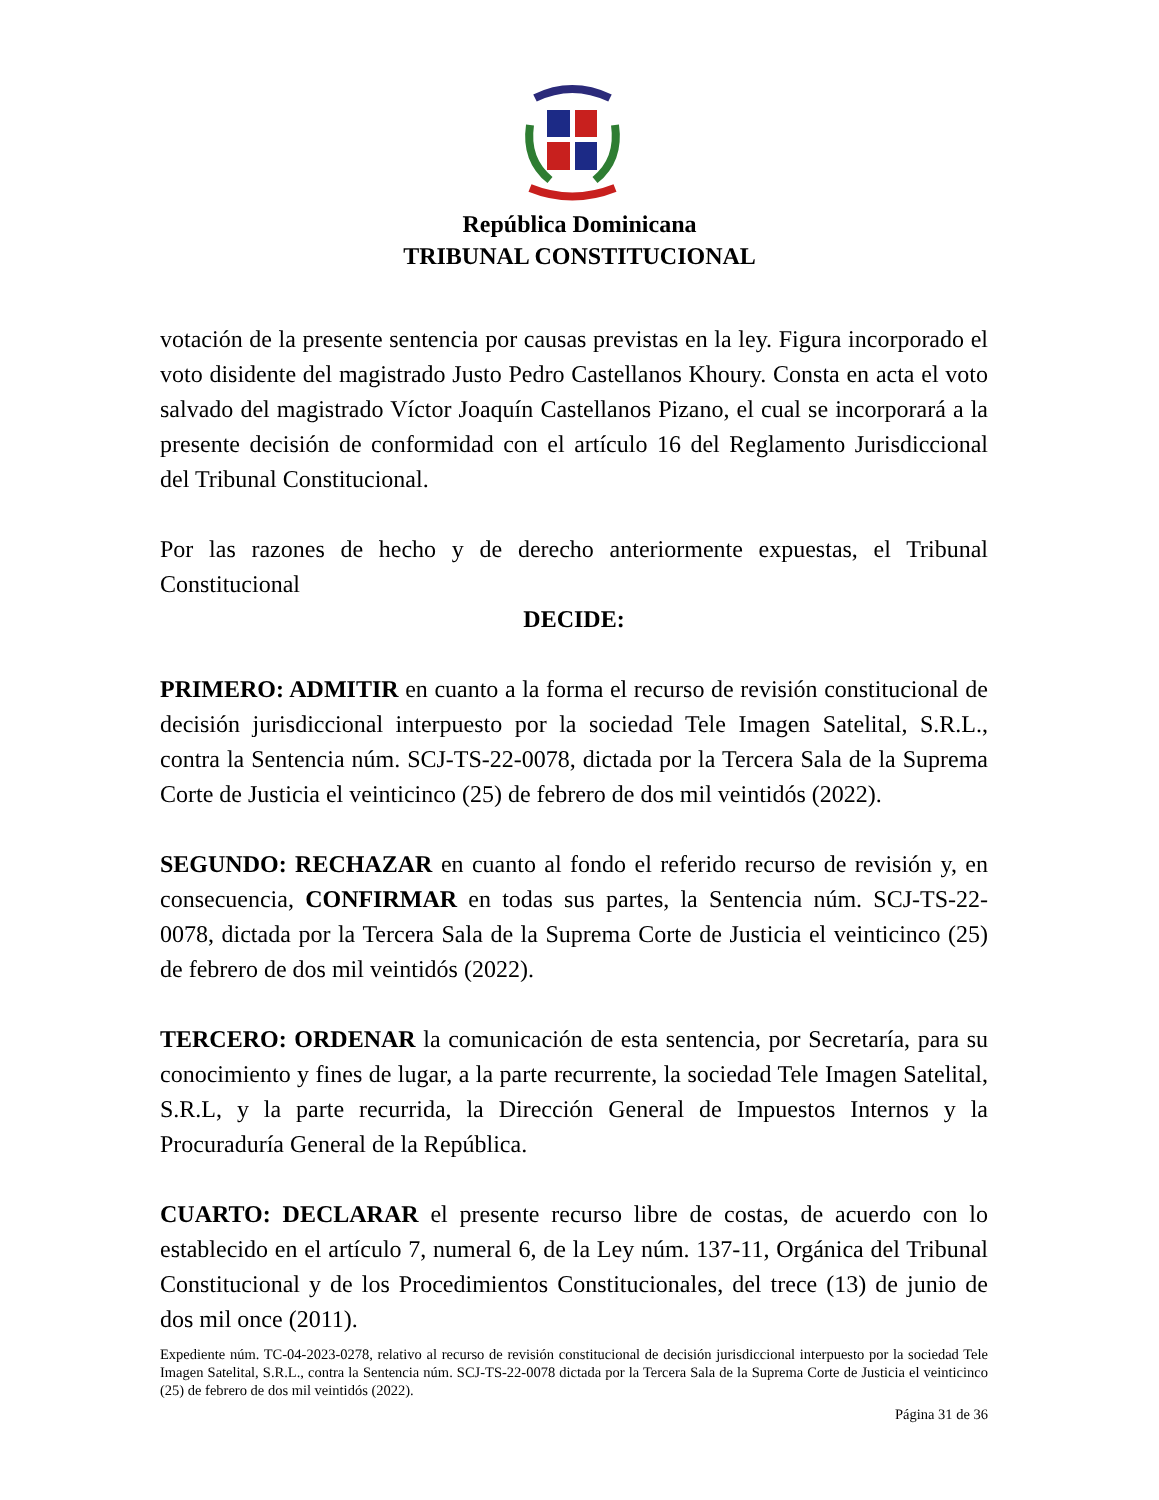República Dominicana
TRIBUNAL CONSTITUCIONAL
votación de la presente sentencia por causas previstas en la ley. Figura incorporado el voto disidente del magistrado Justo Pedro Castellanos Khoury. Consta en acta el voto salvado del magistrado Víctor Joaquín Castellanos Pizano, el cual se incorporará a la presente decisión de conformidad con el artículo 16 del Reglamento Jurisdiccional del Tribunal Constitucional.
Por las razones de hecho y de derecho anteriormente expuestas, el Tribunal Constitucional
DECIDE:
PRIMERO: ADMITIR en cuanto a la forma el recurso de revisión constitucional de decisión jurisdiccional interpuesto por la sociedad Tele Imagen Satelital, S.R.L., contra la Sentencia núm. SCJ-TS-22-0078, dictada por la Tercera Sala de la Suprema Corte de Justicia el veinticinco (25) de febrero de dos mil veintidós (2022).
SEGUNDO: RECHAZAR en cuanto al fondo el referido recurso de revisión y, en consecuencia, CONFIRMAR en todas sus partes, la Sentencia núm. SCJ-TS-22-0078, dictada por la Tercera Sala de la Suprema Corte de Justicia el veinticinco (25) de febrero de dos mil veintidós (2022).
TERCERO: ORDENAR la comunicación de esta sentencia, por Secretaría, para su conocimiento y fines de lugar, a la parte recurrente, la sociedad Tele Imagen Satelital, S.R.L, y la parte recurrida, la Dirección General de Impuestos Internos y la Procuraduría General de la República.
CUARTO: DECLARAR el presente recurso libre de costas, de acuerdo con lo establecido en el artículo 7, numeral 6, de la Ley núm. 137-11, Orgánica del Tribunal Constitucional y de los Procedimientos Constitucionales, del trece (13) de junio de dos mil once (2011).
Expediente núm. TC-04-2023-0278, relativo al recurso de revisión constitucional de decisión jurisdiccional interpuesto por la sociedad Tele Imagen Satelital, S.R.L., contra la Sentencia núm. SCJ-TS-22-0078 dictada por la Tercera Sala de la Suprema Corte de Justicia el veinticinco (25) de febrero de dos mil veintidós (2022).
Página 31 de 36